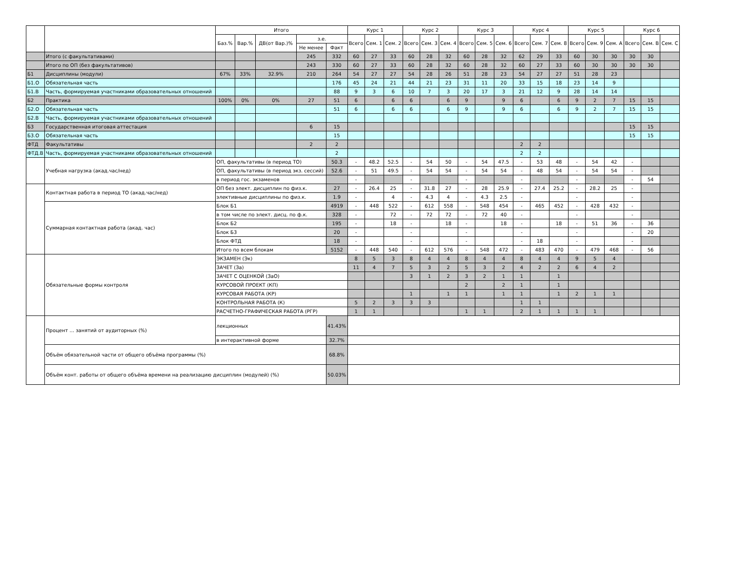| | | Итого | | | | | Курс 1 | | | Курс 2 | | | Курс 3 | | | Курс 4 | | | Курс 5 | | | Курс 6 | | |
| --- | --- | --- | --- | --- | --- | --- | --- | --- | --- | --- | --- | --- | --- | --- | --- | --- | --- | --- | --- | --- | --- | --- | --- | --- |
| | | Баз.% | Вар.% | ДВ(от Вар.)% | з.е. | | Всего | Сем. 1 | Сем. 2 | Всего | Сем. 3 | Сем. 4 | Всего | Сем. 5 | Сем. 6 | Всего | Сем. 7 | Сем. 8 | Всего | Сем. 9 | Сем. A | Всего | Сем. B | Сем. C |
| | | | | | Не менее | Факт | | | | | | | | | | | | | | | | | | |
| | Итого (с факультативами) | | | | 245 | 332 | 60 | 27 | 33 | 60 | 28 | 32 | 60 | 28 | 32 | 62 | 29 | 33 | 60 | 30 | 30 | 30 | 30 | |
| | Итого по ОП (без факультативов) | | | | 243 | 330 | 60 | 27 | 33 | 60 | 28 | 32 | 60 | 28 | 32 | 60 | 27 | 33 | 60 | 30 | 30 | 30 | 30 | |
| Б1 | Дисциплины (модули) | 67% | 33% | 32.9% | 210 | 264 | 54 | 27 | 27 | 54 | 28 | 26 | 51 | 28 | 23 | 54 | 27 | 27 | 51 | 28 | 23 | | | |
| Б1.О | Обязательная часть | | | | | 176 | 45 | 24 | 21 | 44 | 21 | 23 | 31 | 11 | 20 | 33 | 15 | 18 | 23 | 14 | 9 | | | |
| Б1.В | Часть, формируемая участниками образовательных отношений | | | | | 88 | 9 | 3 | 6 | 10 | 7 | 3 | 20 | 17 | 3 | 21 | 12 | 9 | 28 | 14 | 14 | | | |
| Б2 | Практика | 100% | 0% | 0% | 27 | 51 | 6 | | 6 | 6 | | 6 | 9 | | 9 | 6 | | 6 | 9 | 2 | 7 | 15 | 15 | |
| Б2.О | Обязательная часть | | | | | 51 | 6 | | 6 | 6 | | 6 | 9 | | 9 | 6 | | 6 | 9 | 2 | 7 | 15 | 15 | |
| Б2.В | Часть, формируемая участниками образовательных отношений | | | | | | | | | | | | | | | | | | | | | | | |
| Б3 | Государственная итоговая аттестация | | | | 6 | 15 | | | | | | | | | | | | | | | | 15 | 15 | |
| Б3.О | Обязательная часть | | | | | 15 | | | | | | | | | | | | | | | | 15 | 15 | |
| ФТД | Факультативы | | | | 2 | 2 | | | | | | | | | | 2 | 2 | | | | | | | |
| ФТД.В | Часть, формируемая участниками образовательных отношений | | | | | 2 | | | | | | | | | | 2 | 2 | | | | | | | |
| | Учебная нагрузка (акад.час/нед) | ОП, факультативы (в период ТО) | | | | 50.3 | - | 48.2 | 52.5 | - | 54 | 50 | - | 54 | 47.5 | - | 53 | 48 | - | 54 | 42 | - | | |
| | | ОП, факультативы (в период экз. сессий) | | | | 52.6 | - | 51 | 49.5 | - | 54 | 54 | - | 54 | 54 | - | 48 | 54 | - | 54 | 54 | - | | |
| | | в период гос. экзаменов | | | | | - | | | - | | | - | | | - | | | - | | | - | 54 | |
| | Контактная работа в период ТО (акад.час/нед) | ОП без элект. дисциплин по физ.к. | | | | 27 | - | 26.4 | 25 | - | 31.8 | 27 | - | 28 | 25.9 | - | 27.4 | 25.2 | - | 28.2 | 25 | - | | |
| | | элективные дисциплины по физ.к. | | | | 1.9 | - | | 4 | - | 4.3 | 4 | - | 4.3 | 2.5 | - | | | - | | | - | | |
| | Суммарная контактная работа (акад. час) | Блок Б1 | | | | 4919 | - | 448 | 522 | - | 612 | 558 | - | 548 | 454 | - | 465 | 452 | - | 428 | 432 | - | | |
| | | в том числе по элект. дисц. по ф.к. | | | | 328 | - | | 72 | - | 72 | 72 | - | 72 | 40 | - | | | - | | | - | | |
| | | Блок Б2 | | | | 195 | - | | 18 | - | | 18 | - | | 18 | - | | 18 | - | 51 | 36 | - | 36 | |
| | | Блок Б3 | | | | 20 | - | | | - | | | - | | | - | | | - | | | - | 20 | |
| | | Блок ФТД | | | | 18 | - | | | - | | | - | | | - | 18 | | - | | | - | | |
| | | Итого по всем блокам | | | | 5152 | - | 448 | 540 | - | 612 | 576 | - | 548 | 472 | - | 483 | 470 | - | 479 | 468 | - | 56 | |
| | Обязательные формы контроля | ЭКЗАМЕН (Эк) | | | | | 8 | 5 | 3 | 8 | 4 | 4 | 8 | 4 | 4 | 8 | 4 | 4 | 9 | 5 | 4 | | | |
| | | ЗАЧЕТ (За) | | | | | 11 | 4 | 7 | 5 | 3 | 2 | 5 | 3 | 2 | 4 | 2 | 2 | 6 | 4 | 2 | | | |
| | | ЗАЧЕТ С ОЦЕНКОЙ (ЗаО) | | | | | | | | 3 | 1 | 2 | 3 | 2 | 1 | 1 | | 1 | | | | | | |
| | | КУРСОВОЙ ПРОЕКТ (КП) | | | | | | | | | | | 2 | | 2 | 1 | | 1 | | | | | | |
| | | КУРСОВАЯ РАБОТА (КР) | | | | | | | | 1 | | 1 | 1 | | 1 | 1 | | 1 | 2 | 1 | 1 | | | |
| | | КОНТРОЛЬНАЯ РАБОТА (К) | | | | | 5 | 2 | 3 | 3 | 3 | | | | | 1 | 1 | | | | | | | |
| | | РАСЧЕТНО-ГРАФИЧЕСКАЯ РАБОТА (РГР) | | | | | 1 | 1 | | | | | 1 | 1 | | 2 | 1 | 1 | 1 | 1 | | | | |
| | Процент ... занятий от аудиторных (%) | лекционных | | | | 41.43% | | | | | | | | | | | | | | | | | | |
| | | в интерактивной форме | | | | 32.7% | | | | | | | | | | | | | | | | | | |
| | Объём обязательной части от общего объёма программы (%) | | | | | 68.8% | | | | | | | | | | | | | | | | | | |
| | Объём конт. работы от общего объёма времени на реализацию дисциплин (модулей) (%) | | | | | 50.03% | | | | | | | | | | | | | | | | | | |